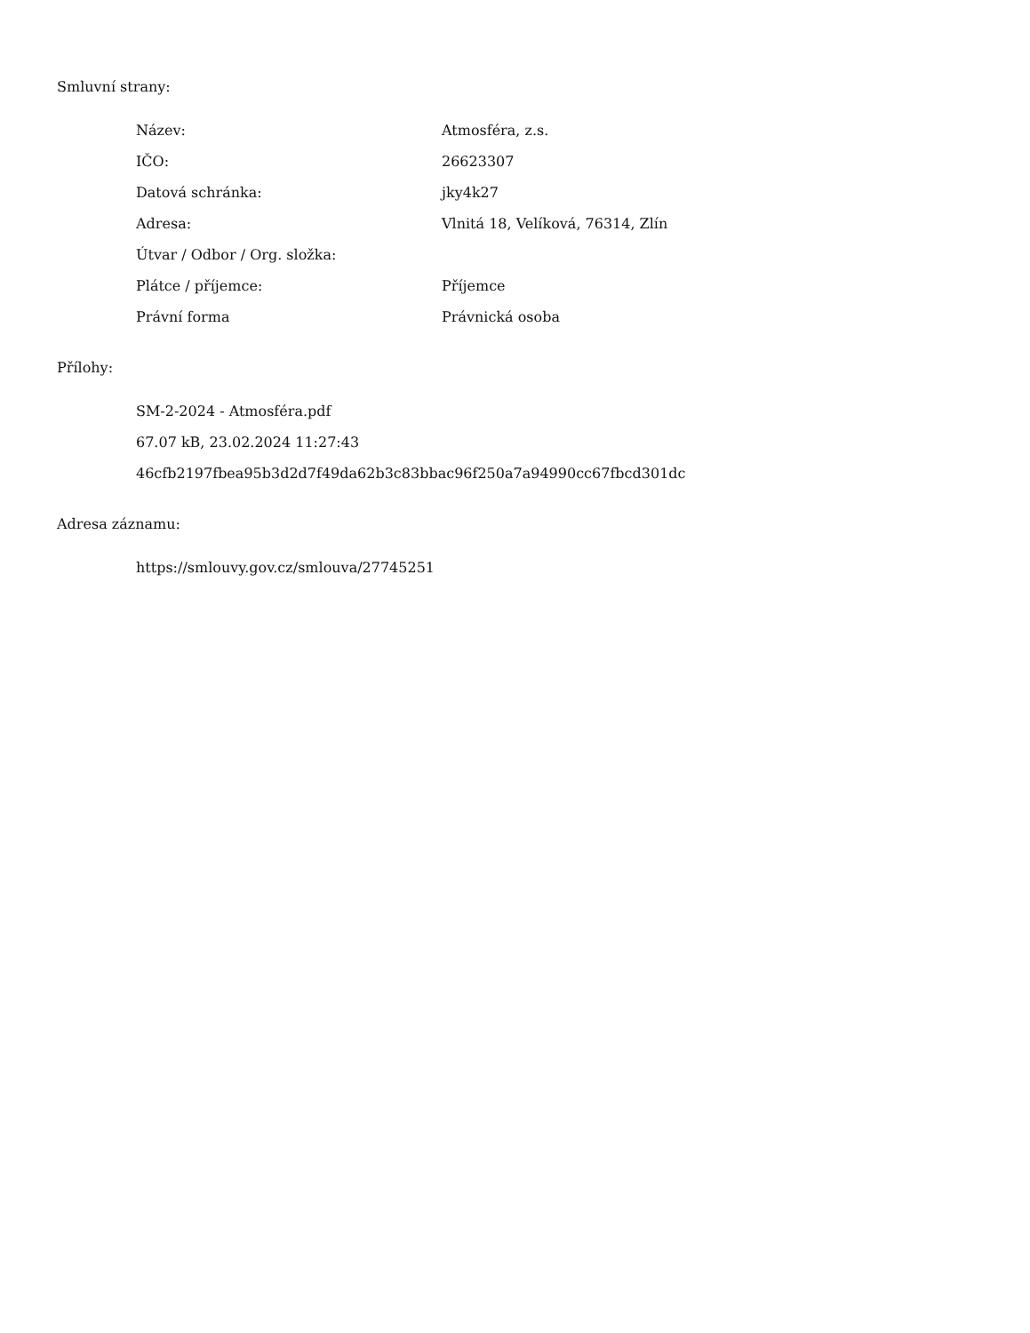Smluvní strany:
| Název: | Atmosféra, z.s. |
| IČO: | 26623307 |
| Datová schránka: | jky4k27 |
| Adresa: | Vlnitá 18, Velíková, 76314, Zlín |
| Útvar / Odbor / Org. složka: | |
| Plátce / příjemce: | Příjemce |
| Právní forma | Právnická osoba |
Přílohy:
SM-2-2024 - Atmosféra.pdf
67.07 kB, 23.02.2024 11:27:43
46cfb2197fbea95b3d2d7f49da62b3c83bbac96f250a7a94990cc67fbcd301dc
Adresa záznamu:
https://smlouvy.gov.cz/smlouva/27745251